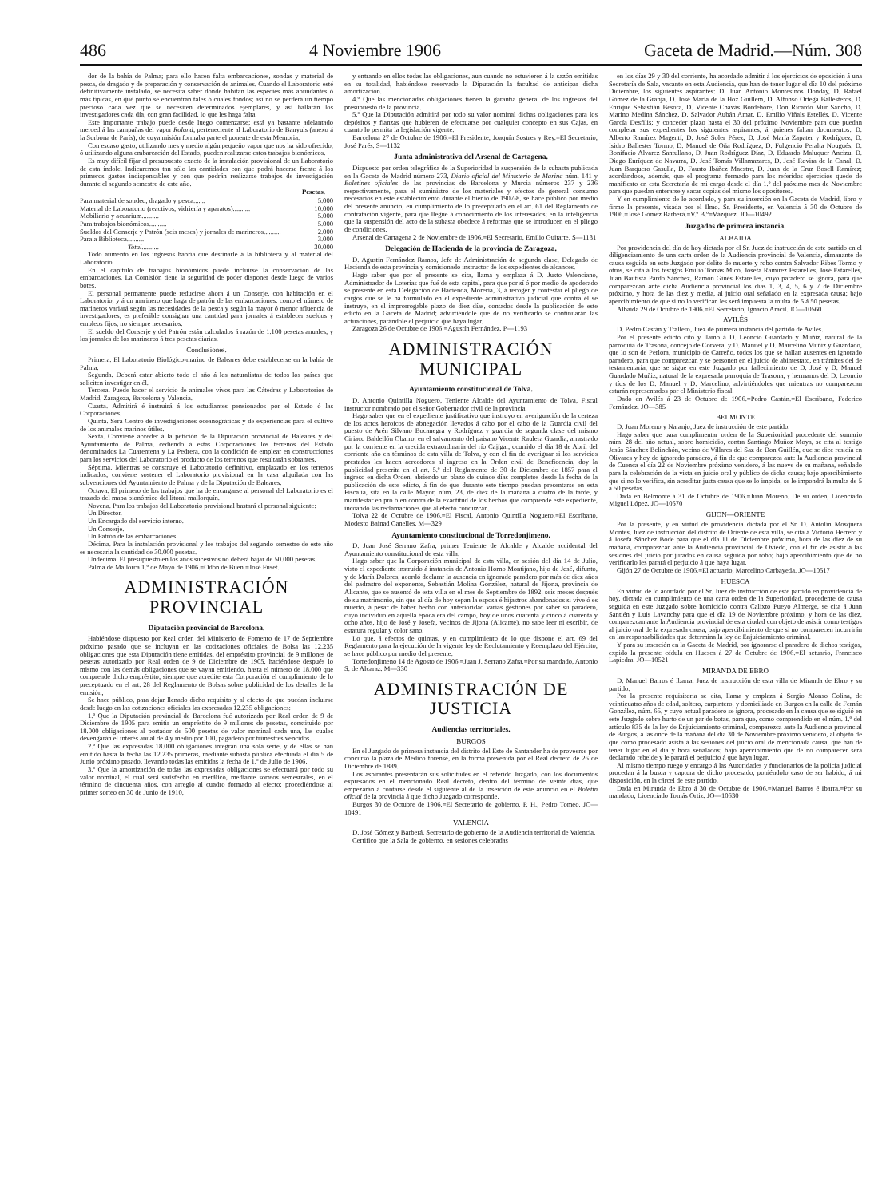486 4 Noviembre 1906 Gaceta de Madrid.—Núm. 308
dor de la bahía de Palma; para ello hacen falta embarcaciones, sondas y material de pesca, de dragado y de preparación y conservación de animales. Cuando el Laboratorio esté definitivamente instalado, se necesita saber dónde habitan las especies más abundantes ó más típicas, en qué punto se encuentran tales ó cuales fondos; así no se perderá un tiempo precioso cada vez que se necesiten determinados ejemplares, y así hallarán los investigadores cada día, con gran facilidad, lo que les haga falta.
Este importante trabajo puede desde luego comenzarse; está ya bastante adelantado merced á las campañas del vapor Roland, perteneciente al Laboratorio de Banyuls (anexo á la Sorbona de París), de cuya misión formaba parte el ponente de esta Memoria.
Con escaso gasto, utilizando mes y medio algún pequeño vapor que nos ha sido ofrecido, ó utilizando alguna embarcación del Estado, pueden realizarse estos trabajos bionómicos.
Es muy difícil fijar el presupuesto exacto de la instalación provisional de un Laboratorio de esta índole. Indicaremos tan sólo las cantidades con que podrá hacerse frente á los primeros gastos indispensables y con que podrán realizarse trabajos de investigación durante el segundo semestre de este año.
| | Pesetas. |
| --- | --- |
| Para material de sondeo, dragado y pesca....... | 5.000 |
| Material de Laboratorio (reactivos, vidriería y aparatos).......... | 10.000 |
| Mobiliario y acuarium.......... | 5.000 |
| Para trabajos bionómicos.......... | 5.000 |
| Sueldos del Conserje y Patrón (seis meses) y jornales de marineros.......... | 2.000 |
| Para a Biblioteca.......... | 3.000 |
| Total .......... | 30.000 |
Todo aumento en los ingresos habría que destinarle á la biblioteca y al material del Laboratorio.
En el capítulo de trabajos bionómicos puede incluirse la conservación de las embarcaciones. La Comisión tiene la seguridad de poder disponer desde luego de varios botes.
El personal permanente puede reducirse ahora á un Conserje, con habitación en el Laboratorio, y á un marinero que haga de patrón de las embarcaciones; como el número de marineros variará según las necesidades de la pesca y según la mayor ó menor afluencia de investigadores, es preferible consignar una cantidad para jornales á establecer sueldos y empleos fijos, no siempre necesarios.
El sueldo del Conserje y del Patrón están calculados á razón de 1.100 pesetas anuales, y los jornales de los marineros á tres pesetas diarias.
Conclusiones.
Primera. El Laboratorio Biológico-marino de Baleares debe establecerse en la bahía de Palma.
Segunda. Deberá estar abierto todo el año á los naturalistas de todos los países que soliciten investigar en él.
Tercera. Puede hacer el servicio de animales vivos para las Cátedras y Laboratorios de Madrid, Zaragoza, Barcelona y Valencia.
Cuarta. Admitirá é instruirá á los estudiantes pensionados por el Estado ó las Corporaciones.
Quinta. Será Centro de investigaciones oceanográficas y de experiencias para el cultivo de los animales marinos útiles.
Sexta. Conviene acceder á la petición de la Diputación provincial de Baleares y del Ayuntamiento de Palma, cediendo á estas Corporaciones los terrenos del Estado denominados La Cuarentena y La Pedrera, con la condición de emplear en construcciones para los servicios del Laboratorio el producto de los terrenos que resultarán sobrantes.
Séptima. Mientras se construye el Laboratorio definitivo, emplazado en los terrenos indicados, conviene sostener el Laboratorio provisional en la casa alquilada con las subvenciones del Ayuntamiento de Palma y de la Diputación de Baleares.
Octava. El primero de los trabajos que ha de encargarse al personal del Laboratorio es el trazado del mapa bionómico del litoral mallorquín.
Novena. Para los trabajos del Laboratorio provisional bastará el personal siguiente:
Un Director.
Un Encargado del servicio interno.
Un Conserje.
Un Patrón de las embarcaciones.
Décima. Para la instalación provisional y los trabajos del segundo semestre de este año es necesaria la cantidad de 30.000 pesetas.
Undécima. El presupuesto en los años sucesivos no deberá bajar de 50.000 pesetas.
Palma de Mallorca 1.º de Mayo de 1906.=Odón de Buen.=José Fuset.
ADMINISTRACIÓN PROVINCIAL
Diputación provincial de Barcelona.
Habiéndose dispuesto por Real orden del Ministerio de Fomento de 17 de Septiembre próximo pasado que se incluyan en las cotizaciones oficiales de Bolsa las 12.235 obligaciones que esta Diputación tiene emitidas, del empréstito provincial de 9 millones de pesetas autorizado por Real orden de 9 de Diciembre de 1905, haciéndose después lo mismo con las demás obligaciones que se vayan emitiendo, hasta el número de 18.000 que comprende dicho empréstito, siempre que acredite esta Corporación el cumplimiento de lo preceptuado en el art. 28 del Reglamento de Bolsas sobre publicidad de los detalles de la emisión;
Se hace público, para dejar llenado dicho requisito y al efecto de que puedan incluirse desde luego en las cotizaciones oficiales las expresadas 12.235 obligaciones:
1.º Que la Diputación provincial de Barcelona fué autorizada por Real orden de 9 de Diciembre de 1905 para emitir un empréstito de 9 millones de pesetas, constituido por 18.000 obligaciones al portador de 500 pesetas de valor nominal cada una, las cuales devengarán el interés anual de 4 y medio por 100, pagadero por trimestres vencidos.
2.º Que las expresadas 18.000 obligaciones integran una sola serie, y de ellas se han emitido hasta la fecha las 12.235 primeras, mediante subasta pública efectuada el día 5 de Junio próximo pasado, llevando todas las emitidas la fecha de 1.º de Julio de 1906.
3.º Que la amortización de todas las expresadas obligaciones se efectuará por todo su valor nominal, el cual será satisfecho en metálico, mediante sorteos semestrales, en el término de cincuenta años, con arreglo al cuadro formado al efecto; procediéndose al primer sorteo en 30 de Junio de 1910,
y entrando en ellos todas las obligaciones, aun cuando no estuvieren á la sazón emitidas en su totalidad, habiéndose reservado la Diputación la facultad de anticipar dicha amortización.
4.º Que las mencionadas obligaciones tienen la garantía general de los ingresos del presupuesto de la provincia.
5.º Que la Diputación admitirá por todo su valor nominal dichas obligaciones para los depósitos y fianzas que hubieren de efectuarse por cualquier concepto en sus Cajas, en cuanto lo permita la legislación vigente.
Barcelona 27 de Octubre de 1906.=El Presidente, Joaquín Sostres y Rey.=El Secretario, José Parés. S—1132
Junta administrativa del Arsenal de Cartagena.
Dispuesto por orden telegráfica de la Superioridad la suspensión de la subasta publicada en la Gaceta de Madrid número 273, Diario oficial del Ministerio de Marina núm. 141 y Boletines oficiales de las provincias de Barcelona y Murcia números 237 y 236 respectivamente, para el suministro de los materiales y efectos de general consumo necesarios en este establecimiento durante el bienio de 1907-8, se hace público por medio del presente anuncio, en cumplimiento de lo preceptuado en el art. 61 del Reglamento de contratación vigente, para que llegue á conocimiento de los interesados; en la inteligencia que la suspensión del acto de la subasta obedece á reformas que se introducen en el pliego de condiciones.
Arsenal de Cartagena 2 de Noviembre de 1906.=El Secretario, Emilio Guitarte. S—1131
Delegación de Hacienda de la provincia de Zaragoza.
D. Agustín Fernández Ramos, Jefe de Administración de segunda clase, Delegado de Hacienda de esta provincia y comisionado instructor de los expedientes de alcances.
Hago saber que por el presente se cita, llama y emplaza á D. Justo Valenciano, Administrador de Loterías que fué de esta capital, para que por sí ó por medio de apoderado se presente en esta Delegación de Hacienda, Morería, 3, á recoger y contestar el pliego de cargos que se le ha formulado en el expediente administrativo judicial que contra él se instruye, en el improrrogable plazo de diez días, contados desde la publicación de este edicto en la Gaceta de Madrid; advirtiéndole que de no verificarlo se continuarán las actuaciones, parándole el perjuicio que haya lugar.
Zaragoza 26 de Octubre de 1906.=Agustín Fernández. P—1193
ADMINISTRACIÓN MUNICIPAL
Ayuntamiento constitucional de Tolva.
D. Antonio Quintilla Noguero, Teniente Alcalde del Ayuntamiento de Tolva, Fiscal instructor nombrado por el señor Gobernador civil de la provincia.
Hago saber que en el expediente justificativo que instruyo en averiguación de la certeza de los actos heroicos de abnegación llevados á cabo por el cabo de la Guardia civil del puesto de Arén Silvano Bocanegra y Rodríguez y guardia de segunda clase del mismo Ciriaco Baldellón Obarro, en el salvamento del paisano Vicente Raulera Guardia, arrastrado por la corriente en la crecida extraordinaria del río Cajígar, ocurrido el día 18 de Abril del corriente año en términos de esta villa de Tolva, y con el fin de averiguar si los servicios prestados les hacen acreedores al ingreso en la Orden civil de Beneficencia, doy la publicidad prescrita en el art. 5.º del Reglamento de 30 de Diciembre de 1857 para el ingreso en dicha Orden, abriendo un plazo de quince días completos desde la fecha de la publicación de este edicto, á fin de que durante este tiempo puedan presentarse en esta Fiscalía, sita en la calle Mayor, núm. 23, de diez de la mañana á cuatro de la tarde, y manifestar en pro ó en contra de la exactitud de los hechos que comprende este expediente, incoando las reclamaciones que al efecto conduzcan.
Tolva 22 de Octubre de 1906.=El Fiscal, Antonio Quintilla Noguero.=El Escribano, Modesto Bainad Canelles. M—329
Ayuntamiento constitucional de Torredonjimeno.
D. Juan José Serrano Zafra, primer Teniente de Alcalde y Alcalde accidental del Ayuntamiento constitucional de esta villa.
Hago saber que la Corporación municipal de esta villa, en sesión del día 14 de Julio, visto el expediente instruído á instancia de Antonio Horno Montijano, hijo de José, difunto, y de María Dolores, acordó declarar la ausencia en ignorado paradero por más de diez años del padrastro del exponente, Sebastián Molina González, natural de Jijona, provincia de Alicante, que se ausentó de esta villa en el mes de Septiembre de 1892, seis meses después de su matrimonio, sin que al día de hoy sepan la esposa é hijastros abandonados si vive ó es muerto, á pesar de haber hecho con anterioridad varias gestiones por saber su paradero, cuyo individuo en aquella época era del campo, hoy de unos cuarenta y cinco á cuarenta y ocho años, hijo de José y Josefa, vecinos de Jijona (Alicante), no sabe leer ni escribir, de estatura regular y color sano.
Lo que, á efectos de quintas, y en cumplimiento de lo que dispone el art. 69 del Reglamento para la ejecución de la vigente ley de Reclutamiento y Reemplazo del Ejército, se hace público por medio del presente.
Torredonjimeno 14 de Agosto de 1906.=Juan J. Serrano Zafra.=Por su mandado, Antonio S. de Alcaraz. M—330
ADMINISTRACIÓN DE JUSTICIA
Audiencias territoriales.
BURGOS
En el Juzgado de primera instancia del distrito del Este de Santander ha de proveerse por concurso la plaza de Médico forense, en la forma prevenida por el Real decreto de 26 de Diciembre de 1889.
Los aspirantes presentarán sus solicitudes en el referido Juzgado, con los documentos expresados en el mencionado Real decreto, dentro del término de veinte días, que empezarán á contarse desde el siguiente al de la inserción de este anuncio en el Boletín oficial de la provincia á que dicho Juzgado corresponde.
Burgos 30 de Octubre de 1906.=El Secretario de gobierno, P. H., Pedro Tomeo. JO—10491
VALENCIA
D. José Gómez y Barberá, Secretario de gobierno de la Audiencia territorial de Valencia.
Certifico que la Sala de gobierno, en sesiones celebradas
en los días 29 y 30 del corriente, ha acordado admitir á los ejercicios de oposición á una Secretaría de Sala, vacante en esta Audiencia, que han de tener lugar el día 10 del próximo Diciembre, los siguientes aspirantes: D. Juan Antonio Montesinos Donday, D. Rafael Gómez de la Granja, D. José María de la Hoz Guillem, D. Alfonso Ortega Ballesteros, D. Enrique Sebastián Besora, D. Vicente Chavás Bordehore, Don Ricardo Mur Sancho, D. Marino Medina Sánchez, D. Salvador Aubán Amat, D. Emilio Viñals Estellés, D. Vicente García Desfilis; y conceder plazo hasta el 30 del próximo Noviembre para que puedan completar sus expedientes los siguientes aspirantes, á quienes faltan documentos: D. Alberto Ramírez Magentí, D. José Soler Pérez, D. José María Zapater y Rodríguez, D. Isidro Ballester Tormo, D. Manuel de Oña Rodríguez, D. Fulgencio Peralta Nougués, D. Bonifacio Alvarez Santullano, D. Juan Rodríguez Díaz, D. Eduardo Maluquer Ancizu, D. Diego Enríquez de Navarra, D. José Tomás Villamazares, D. José Rovira de la Canal, D. Juan Barquero Gasulla, D. Fausto Ibáñez Maestre, D. Juan de la Cruz Bosell Ramírez; acordándose, además, que el programa formado para los referidos ejercicios quede de manifiesto en esta Secretaría de mi cargo desde el día 1.º del próximo mes de Noviembre para que puedan enterarse y sacar copias del mismo los opositores.
Y en cumplimiento de lo acordado, y para su inserción en la Gaceta de Madrid, libro y firmo la presente, visada por el Ilmo. Sr. Presidente, en Valencia á 30 de Octubre de 1906.=José Gómez Barberá.=V.º B.º=Vázquez. JO—10492
Juzgados de primera instancia.
ALBAIDA
Por providencia del día de hoy dictada por el Sr. Juez de instrucción de este partido en el diligenciamiento de una carta orden de la Audiencia provincial de Valencia, dimanante de causa seguida en este Juzgado por delito de muerte y robo contra Salvador Ribes Tormo y otros, se cita á los testigos Emilio Tomás Micó, Josefa Ramírez Estarelles, José Estarelles, Juan Bautista Pardo Sánchez, Ramón Ginés Estarelles, cuyo paradero se ignora, para que comparezcan ante dicha Audiencia provincial los días 1, 3, 4, 5, 6 y 7 de Diciembre próximo, y hora de las diez y media, al juicio oral señalado en la expresada causa; bajo apercibimiento de que si no lo verifican les será impuesta la multa de 5 á 50 pesetas.
Albaida 29 de Octubre de 1906.=El Secretario, Ignacio Aracil. JO—10560
AVILÉS
D. Pedro Castán y Trallero, Juez de primera instancia del partido de Avilés.
Por el presente edicto cito y llamo á D. Leoncio Guardado y Muñiz, natural de la parroquia de Trasona, concejo de Corvera, y D. Manuel y D. Marcelino Muñiz y Guardado, que lo son de Perlora, municipio de Carreño, todos los que se hallan ausentes en ignorado paradero, para que comparezcan y se personen en el juicio de abintestato, en trámites del de testamentaría, que se sigue en este Juzgado por fallecimiento de D. José y D. Manuel Guardado Muñiz, natural de la expresada parroquia de Trasona, y hermanos del D. Leoncio y tíos de los D. Manuel y D. Marcelino; advirtiéndoles que mientras no comparezcan estarán representados por el Ministerio fiscal.
Dado en Avilés á 23 de Octubre de 1906.=Pedro Castán.=El Escribano, Federico Fernández. JO—385
BELMONTE
D. Juan Moreno y Naranjo, Juez de instrucción de este partido.
Hago saber que para cumplimentar orden de la Superioridad procedente del sumario núm. 28 del año actual, sobre homicidio, contra Santiago Muñoz Moya, se cita al testigo Jesús Sánchez Belinchón, vecino de Villares del Saz de Don Guillén, que se dice residía en Olivares y hoy de ignorado paradero, á fin de que comparezca ante la Audiencia provincial de Cuenca el día 22 de Noviembre próximo venidero, á las nueve de su mañana, señalado para la celebración de la vista en juicio oral y público de dicha causa; bajo apercibimiento que si no lo verifica, sin acreditar justa causa que se lo impida, se le impondrá la multa de 5 á 50 pesetas.
Dada en Belmonte á 31 de Octubre de 1906.=Juan Moreno. De su orden, Licenciado Miguel López. JO—10570
GIJON—ORIENTE
Por la presente, y en virtud de providencia dictada por el Sr. D. Antolín Mosquera Montes, Juez de instrucción del distrito de Oriente de esta villa, se cita á Victorio Herrero y á Josefa Sánchez Bode para que el día 11 de Diciembre próximo, hora de las diez de su mañana, comparezcan ante la Audiencia provincial de Oviedo, con el fin de asistir á las sesiones del juicio por jurados en causa seguida por robo; bajo apercibimiento que de no verificarlo les parará el perjuicio á que haya lugar.
Gijón 27 de Octubre de 1906.=El actuario, Marcelino Carbayeda. JO—10517
HUESCA
En virtud de lo acordado por el Sr. Juez de instrucción de este partido en providencia de hoy, dictada en cumplimiento de una carta orden de la Superioridad, procedente de causa seguida en este Juzgado sobre homicidio contra Calixto Pueyo Almerge, se cita á Juan Santién y Luis Lavanchy para que el día 19 de Noviembre próximo, y hora de las diez, comparezcan ante la Audiencia provincial de esta ciudad con objeto de asistir como testigos al juicio oral de la expresada causa; bajo apercibimiento de que si no comparecen incurrirán en las responsabilidades que determina la ley de Enjuiciamiento criminal.
Y para su inserción en la Gaceta de Madrid, por ignorarse el paradero de dichos testigos, expido la presente cédula en Huesca á 27 de Octubre de 1906.=El actuario, Francisco Lapiedra. JO—10521
MIRANDA DE EBRO
D. Manuel Barros é Ibarra, Juez de instrucción de esta villa de Miranda de Ebro y su partido.
Por la presente requisitoria se cita, llama y emplaza á Sergio Alonso Colina, de veinticuatro años de edad, soltero, carpintero, y domiciliado en Burgos en la calle de Fernán González, núm. 65, y cuyo actual paradero se ignora, procesado en la causa que se siguió en este Juzgado sobre hurto de un par de botas, para que, como comprendido en el núm. 1.º del artículo 835 de la ley de Enjuiciamiento criminal, comparezca ante la Audiencia provincial de Burgos, á las once de la mañana del día 30 de Noviembre próximo venidero, al objeto de que como procesado asista á las sesiones del juicio oral de mencionada causa, que han de tener lugar en el día y hora señalados; bajo apercibimiento que de no comparecer será declarado rebelde y le parará el perjuicio á que haya lugar.
Al mismo tiempo ruego y encargo á las Autoridades y funcionarios de la policía judicial procedan á la busca y captura de dicho procesado, poniéndolo caso de ser habido, á mi disposición, en la cárcel de este partido.
Dada en Miranda de Ebro á 30 de Octubre de 1906.=Manuel Barros é Ibarra.=Por su mandado, Licenciado Tomás Ortiz. JO—10630